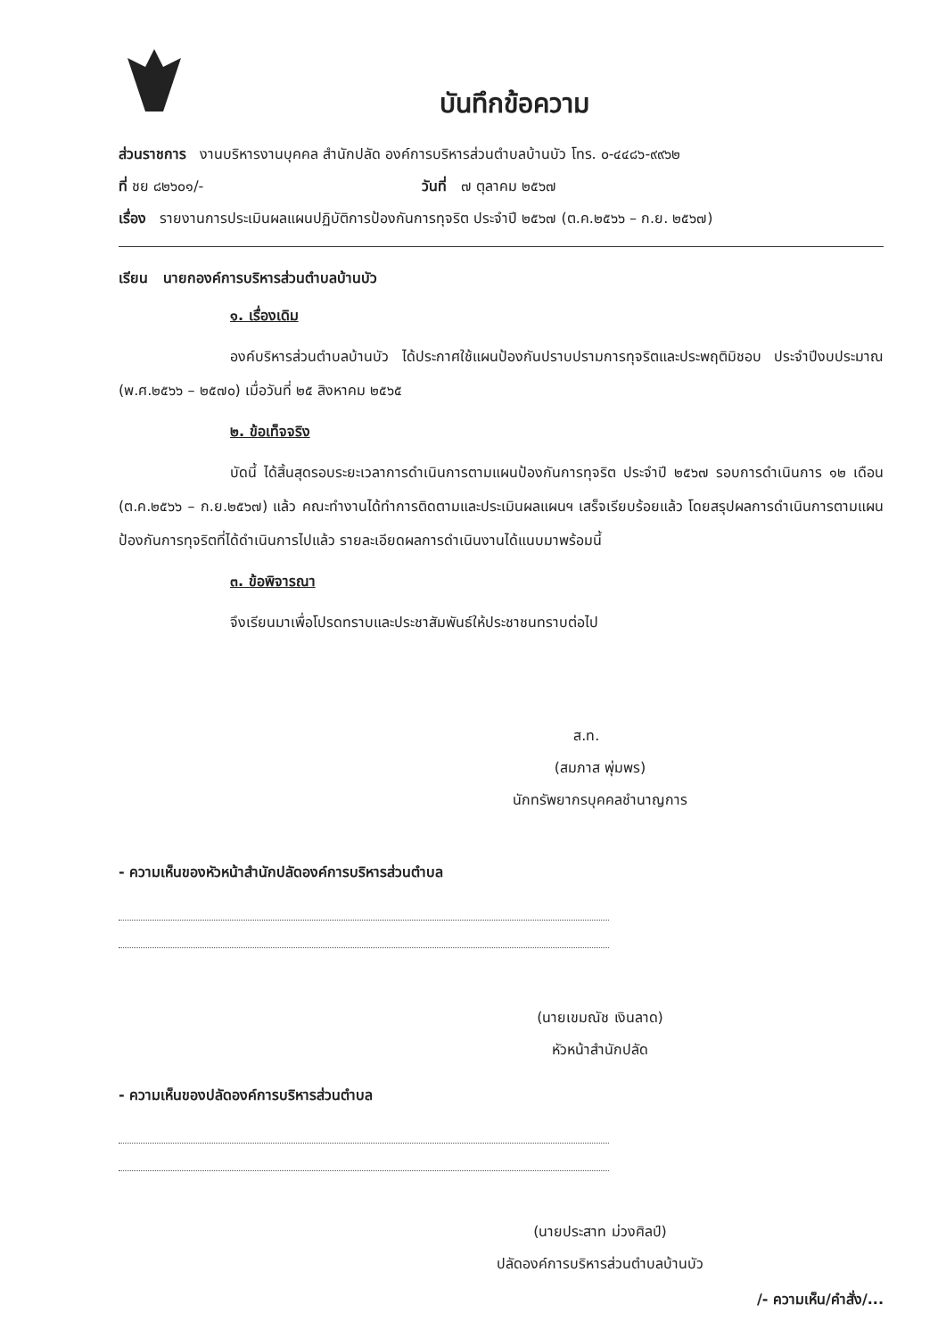บันทึกข้อความ
ส่วนราชการ งานบริหารงานบุคคล สำนักปลัด องค์การบริหารส่วนตำบลบ้านบัว โทร. ๐-๔๔๘๖-๙๙๖๒
ที่ ชย ๘๒๖๐๑/- วันที่ ๗ ตุลาคม ๒๕๖๗
เรื่อง รายงานการประเมินผลแผนปฏิบัติการป้องกันการทุจริต ประจำปี ๒๕๖๗ (ต.ค.๒๕๖๖ – ก.ย. ๒๕๖๗)
เรียน นายกองค์การบริหารส่วนตำบลบ้านบัว
๑. เรื่องเดิม
องค์บริหารส่วนตำบลบ้านบัว ได้ประกาศใช้แผนป้องกันปราบปรามการทุจริตและประพฤติมิชอบ ประจำปีงบประมาณ (พ.ศ.๒๕๖๖ – ๒๕๗๐) เมื่อวันที่ ๒๕ สิงหาคม ๒๕๖๕
๒. ข้อเท็จจริง
บัดนี้ ได้สิ้นสุดรอบระยะเวลาการดำเนินการตามแผนป้องกันการทุจริต ประจำปี ๒๕๖๗ รอบการดำเนินการ ๑๒ เดือน (ต.ค.๒๕๖๖ – ก.ย.๒๕๖๗) แล้ว คณะทำงานได้ทำการติดตามและประเมินผลแผนฯ เสร็จเรียบร้อยแล้ว โดยสรุปผลการดำเนินการตามแผนป้องกันการทุจริตที่ได้ดำเนินการไปแล้ว รายละเอียดผลการดำเนินงานได้แนบมาพร้อมนี้
๓. ข้อพิจารณา
จึงเรียนมาเพื่อโปรดทราบและประชาสัมพันธ์ให้ประชาชนทราบต่อไป
ส.ท.
(สมภาส พุ่มพร)
นักทรัพยากรบุคคลชำนาญการ
- ความเห็นของหัวหน้าสำนักปลัดองค์การบริหารส่วนตำบล
(นายเขมณัช เงินลาด)
หัวหน้าสำนักปลัด
- ความเห็นของปลัดองค์การบริหารส่วนตำบล
(นายประสาท ม่วงศิลป์)
ปลัดองค์การบริหารส่วนตำบลบ้านบัว
/- ความเห็น/คำสั่ง/...